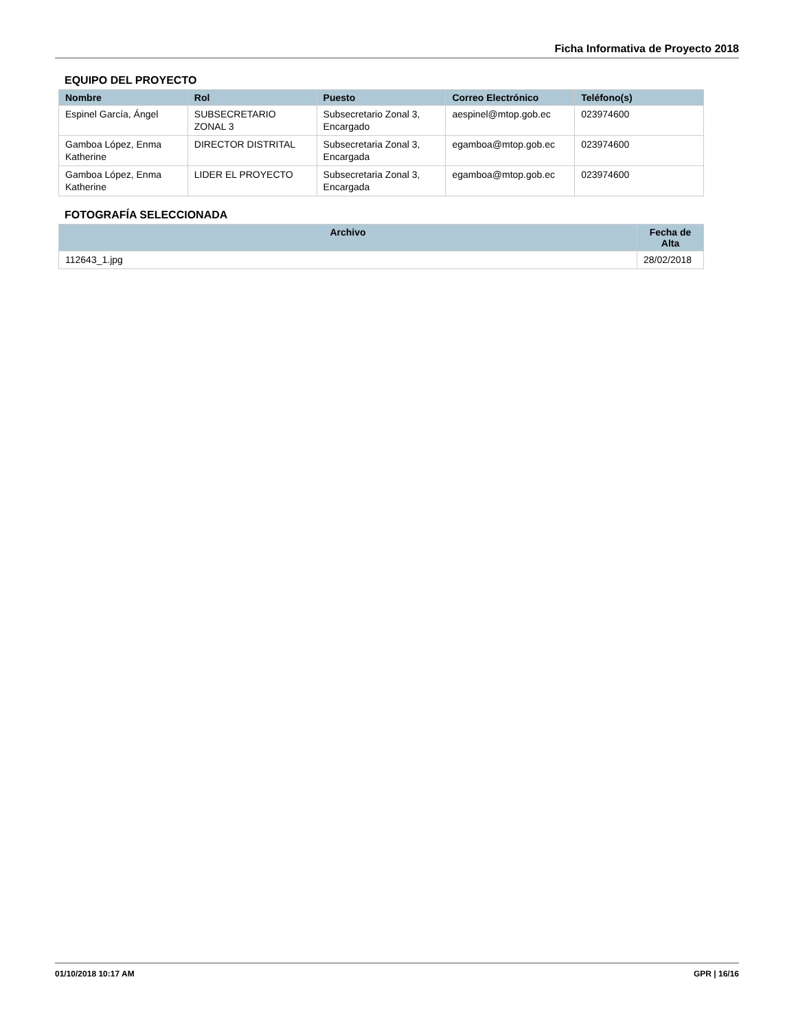Ficha Informativa de Proyecto 2018
EQUIPO DEL PROYECTO
| Nombre | Rol | Puesto | Correo Electrónico | Teléfono(s) |
| --- | --- | --- | --- | --- |
| Espinel García, Ángel | SUBSECRETARIO ZONAL 3 | Subsecretario Zonal 3, Encargado | aespinel@mtop.gob.ec | 023974600 |
| Gamboa López, Enma Katherine | DIRECTOR DISTRITAL | Subsecretaria Zonal 3, Encargada | egamboa@mtop.gob.ec | 023974600 |
| Gamboa López, Enma Katherine | LIDER EL PROYECTO | Subsecretaria Zonal 3, Encargada | egamboa@mtop.gob.ec | 023974600 |
FOTOGRAFÍA SELECCIONADA
| Archivo | Fecha de Alta |
| --- | --- |
| 112643_1.jpg | 28/02/2018 |
01/10/2018 10:17 AM GPR | 16/16